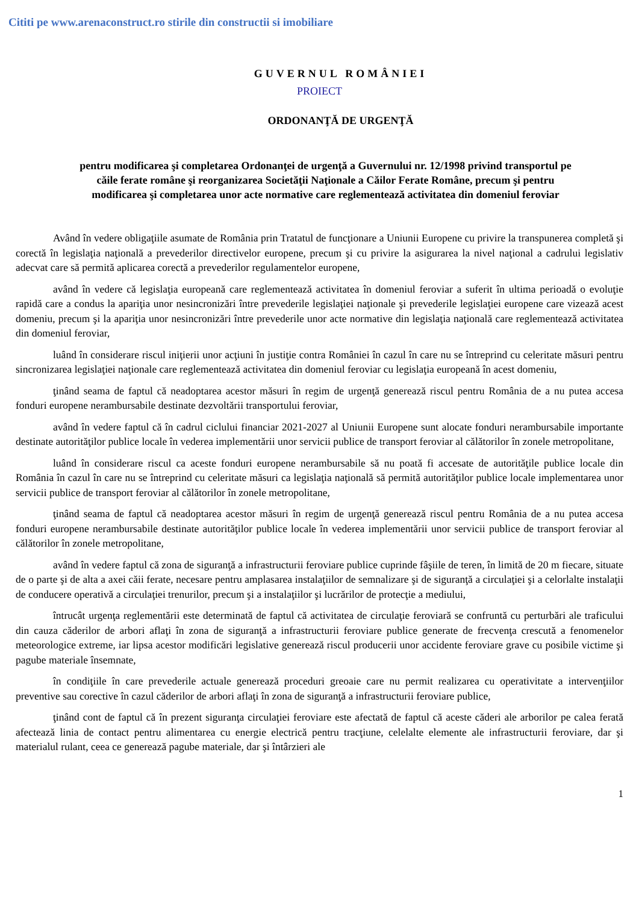Cititi pe www.arenaconstruct.ro stirile din constructii si imobiliare
GUVERNUL ROMÂNIEI
PROIECT
ORDONANŢĂ DE URGENŢĂ
pentru modificarea şi completarea Ordonanţei de urgenţă a Guvernului nr. 12/1998 privind transportul pe căile ferate române şi reorganizarea Societăţii Naţionale a Căilor Ferate Române, precum şi pentru modificarea şi completarea unor acte normative care reglementează activitatea din domeniul feroviar
Având în vedere obligaţiile asumate de România prin Tratatul de funcţionare a Uniunii Europene cu privire la transpunerea completă şi corectă în legislaţia naţională a prevederilor directivelor europene, precum şi cu privire la asigurarea la nivel naţional a cadrului legislativ adecvat care să permită aplicarea corectă a prevederilor regulamentelor europene,
având în vedere că legislaţia europeană care reglementează activitatea în domeniul feroviar a suferit în ultima perioadă o evoluţie rapidă care a condus la apariţia unor nesincronizări între prevederile legislaţiei naţionale şi prevederile legislaţiei europene care vizează acest domeniu, precum şi la apariţia unor nesincronizări între prevederile unor acte normative din legislaţia naţională care reglementează activitatea din domeniul feroviar,
luând în considerare riscul iniţierii unor acţiuni în justiţie contra României în cazul în care nu se întreprind cu celeritate măsuri pentru sincronizarea legislaţiei naţionale care reglementează activitatea din domeniul feroviar cu legislaţia europeană în acest domeniu,
ţinând seama de faptul că neadoptarea acestor măsuri în regim de urgenţă generează riscul pentru România de a nu putea accesa fonduri europene nerambursabile destinate dezvoltării transportului feroviar,
având în vedere faptul că în cadrul ciclului financiar 2021-2027 al Uniunii Europene sunt alocate fonduri nerambursabile importante destinate autorităţilor publice locale în vederea implementării unor servicii publice de transport feroviar al călătorilor în zonele metropolitane,
luând în considerare riscul ca aceste fonduri europene nerambursabile să nu poată fi accesate de autorităţile publice locale din România în cazul în care nu se întreprind cu celeritate măsuri ca legislaţia naţională să permită autorităţilor publice locale implementarea unor servicii publice de transport feroviar al călătorilor în zonele metropolitane,
ţinând seama de faptul că neadoptarea acestor măsuri în regim de urgenţă generează riscul pentru România de a nu putea accesa fonduri europene nerambursabile destinate autorităţilor publice locale în vederea implementării unor servicii publice de transport feroviar al călătorilor în zonele metropolitane,
având în vedere faptul că zona de siguranţă a infrastructurii feroviare publice cuprinde fâşiile de teren, în limită de 20 m fiecare, situate de o parte şi de alta a axei căii ferate, necesare pentru amplasarea instalaţiilor de semnalizare şi de siguranţă a circulaţiei şi a celorlalte instalaţii de conducere operativă a circulaţiei trenurilor, precum şi a instalaţiilor şi lucrărilor de protecţie a mediului,
întrucât urgenţa reglementării este determinată de faptul că activitatea de circulaţie feroviară se confruntă cu perturbări ale traficului din cauza căderilor de arbori aflaţi în zona de siguranţă a infrastructurii feroviare publice generate de frecvenţa crescută a fenomenelor meteorologice extreme, iar lipsa acestor modificări legislative generează riscul producerii unor accidente feroviare grave cu posibile victime şi pagube materiale însemnate,
în condiţiile în care prevederile actuale generează proceduri greoaie care nu permit realizarea cu operativitate a intervenţiilor preventive sau corective în cazul căderilor de arbori aflaţi în zona de siguranţă a infrastructurii feroviare publice,
ţinând cont de faptul că în prezent siguranţa circulaţiei feroviare este afectată de faptul că aceste căderi ale arborilor pe calea ferată afectează linia de contact pentru alimentarea cu energie electrică pentru tracţiune, celelalte elemente ale infrastructurii feroviare, dar şi materialul rulant, ceea ce generează pagube materiale, dar şi întârzieri ale
1